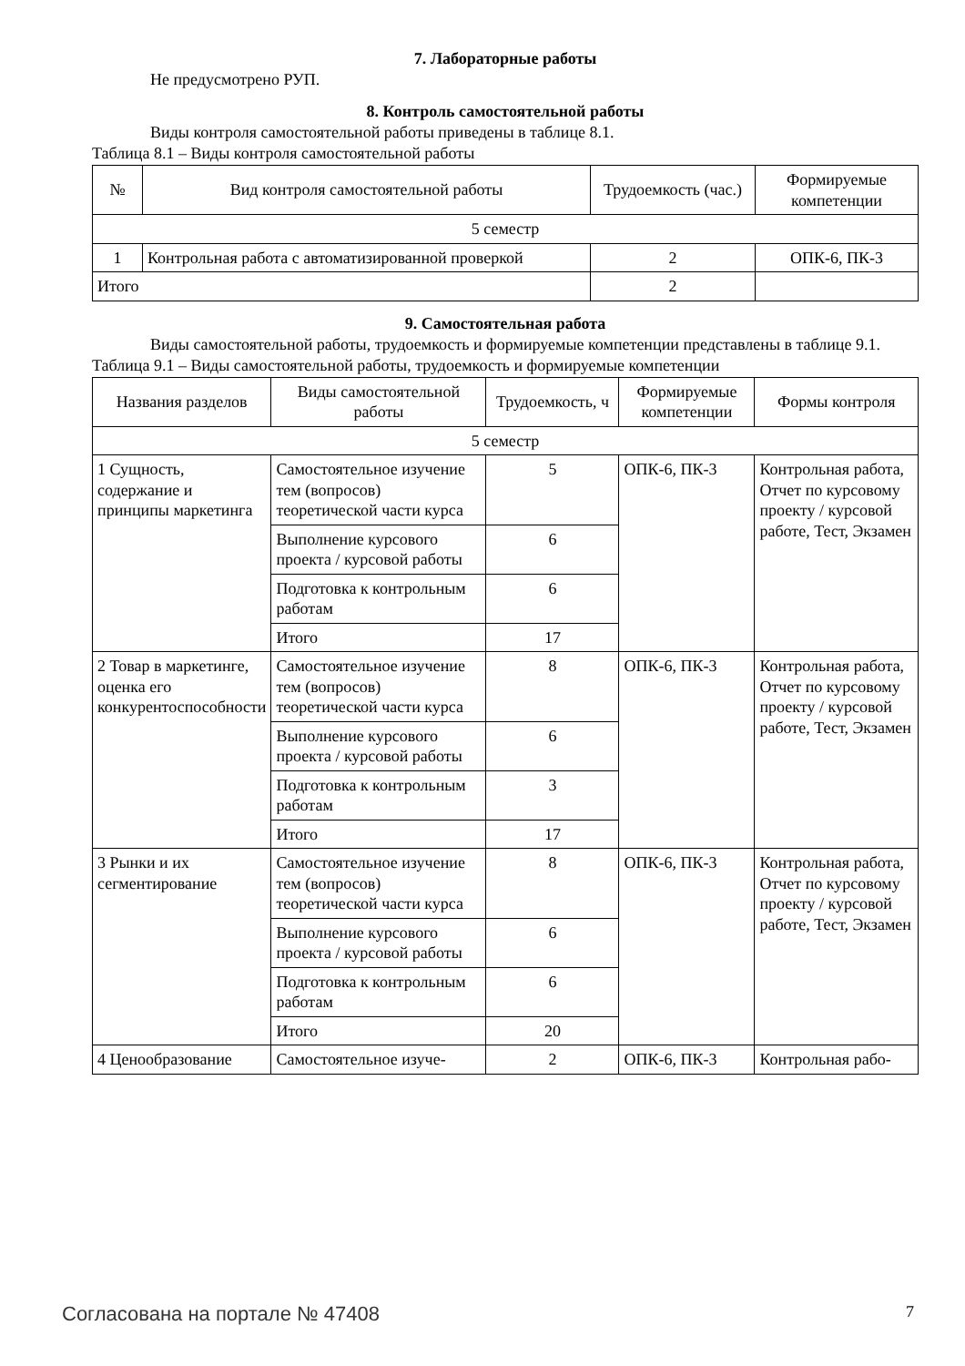7. Лабораторные работы
Не предусмотрено РУП.
8. Контроль самостоятельной работы
Виды контроля самостоятельной работы приведены в таблице 8.1.
Таблица 8.1 – Виды контроля самостоятельной работы
| № | Вид контроля самостоятельной работы | Трудоемкость (час.) | Формируемые компетенции |
| --- | --- | --- | --- |
| 5 семестр | | | |
| 1 | Контрольная работа с автоматизированной проверкой | 2 | ОПК-6, ПК-3 |
| Итого | | 2 | |
9. Самостоятельная работа
Виды самостоятельной работы, трудоемкость и формируемые компетенции представлены в таблице 9.1.
Таблица 9.1 – Виды самостоятельной работы, трудоемкость и формируемые компетенции
| Названия разделов | Виды самостоятельной работы | Трудоемкость, ч | Формируемые компетенции | Формы контроля |
| --- | --- | --- | --- | --- |
| 5 семестр | | | | |
| 1 Сущность, содержание и принципы маркетинга | Самостоятельное изучение тем (вопросов) теоретической части курса | 5 | ОПК-6, ПК-3 | Контрольная работа, Отчет по курсовому проекту / курсовой работе, Тест, Экзамен |
| | Выполнение курсового проекта / курсовой работы | 6 | | |
| | Подготовка к контрольным работам | 6 | | |
| | Итого | 17 | | |
| 2 Товар в маркетинге, оценка его конкурентоспособности | Самостоятельное изучение тем (вопросов) теоретической части курса | 8 | ОПК-6, ПК-3 | Контрольная работа, Отчет по курсовому проекту / курсовой работе, Тест, Экзамен |
| | Выполнение курсового проекта / курсовой работы | 6 | | |
| | Подготовка к контрольным работам | 3 | | |
| | Итого | 17 | | |
| 3 Рынки и их сегментирование | Самостоятельное изучение тем (вопросов) теоретической части курса | 8 | ОПК-6, ПК-3 | Контрольная работа, Отчет по курсовому проекту / курсовой работе, Тест, Экзамен |
| | Выполнение курсового проекта / курсовой работы | 6 | | |
| | Подготовка к контрольным работам | 6 | | |
| | Итого | 20 | | |
| 4 Ценообразование | Самостоятельное изуче- | 2 | ОПК-6, ПК-3 | Контрольная рабо- |
Согласована на портале № 47408 7